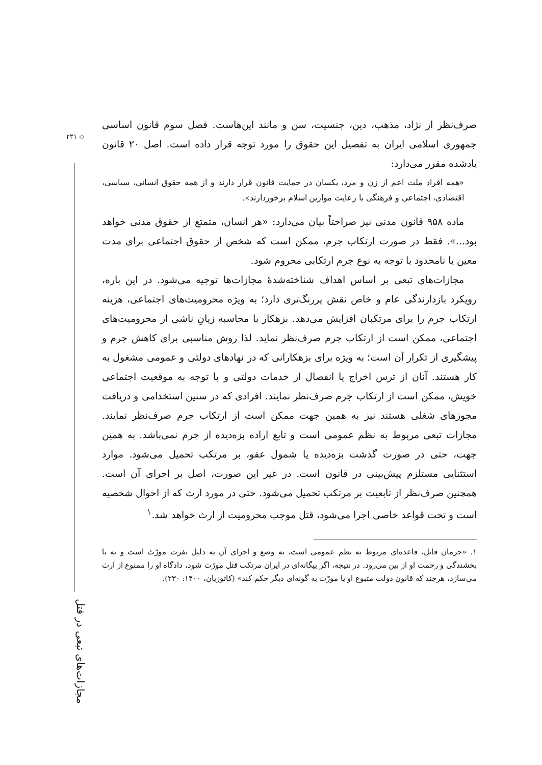◇ ۲۳۱
مجازات‌های تبعی در قتل
صرف‌نظر از نژاد، مذهب، دین، جنسیت، سن و مانند این‌هاست. فصل سوم قانون اساسی جمهوری اسلامی ایران به تفصیل این حقوق را مورد توجه قرار داده است. اصل ۲۰ قانون یادشده مقرر می‌دارد:
«همه افراد ملت اعم از زن و مرد، یکسان در حمایت قانون قرار دارند و از همه حقوق انسانی، سیاسی، اقتصادی، اجتماعی و فرهنگی با رعایت موازین اسلام برخوردارند».
ماده ۹۵۸ قانون مدنی نیز صراحتاً بیان می‌دارد: «هر انسان، متمتع از حقوق مدنی خواهد بود...». فقط در صورت ارتکاب جرم، ممکن است که شخص از حقوق اجتماعی برای مدت معین یا نامحدود با توجه به نوع جرم ارتکابی محروم شود.
مجازات‌های تبعی بر اساس اهداف شناخته‌شدهٔ مجازات‌ها توجیه می‌شود. در این باره، رویکرد بازدارندگی عام و خاص نقش پررنگ‌تری دارد؛ به ویژه محرومیت‌های اجتماعی، هزینه ارتکاب جرم را برای مرتکبان افزایش می‌دهد. بزهکار با محاسبه زیانِ ناشی از محرومیت‌های اجتماعی، ممکن است از ارتکاب جرم صرف‌نظر نماید. لذا روش مناسبی برای کاهش جرم و پیشگیری از تکرار آن است؛ به ویژه برای بزهکارانی که در نهادهای دولتی و عمومی مشغول به کار هستند. آنان از ترس اخراج یا انفصال از خدمات دولتی و با توجه به موقعیت اجتماعی خویش، ممکن است از ارتکاب جرم صرف‌نظر نمایند. افرادی که در سنین استخدامی و دریافت مجوزهای شغلی هستند نیز به همین جهت ممکن است از ارتکاب جرم صرف‌نظر نمایند. مجازات تبعی مربوط به نظم عمومی است و تابع اراده بزه‌دیده از جرم نمی‌باشد. به همین جهت، حتی در صورت گذشت بزه‌دیده یا شمول عفو، بر مرتکب تحمیل می‌شود. موارد استثنایی مستلزم پیش‌بینی در قانون است. در غیر این صورت، اصل بر اجرای آن است. همچنین صرف‌نظر از تابعیت بر مرتکب تحمیل می‌شود. حتی در مورد ارث که از احوال شخصیه است و تحت قواعد خاصی اجرا می‌شود، قتل موجب محرومیت از ارث خواهد شد.<sup>۱</sup>
۱. «حرمان قاتل، قاعده‌ای مربوط به نظم عمومی است، نه وضع و اجرای آن به دلیل نفرت مورّث است و نه با بخشندگی و رحمت او از بین می‌رود. در نتیجه، اگر بیگانه‌ای در ایران مرتکب قتل مورّث شود، دادگاه او را ممنوع از ارث می‌سازد، هرچند که قانون دولت متبوع او یا مورّث به گونه‌ای دیگر حکم کند» (کاتوزیان، ۱۴۰۰: ۲۳۰).